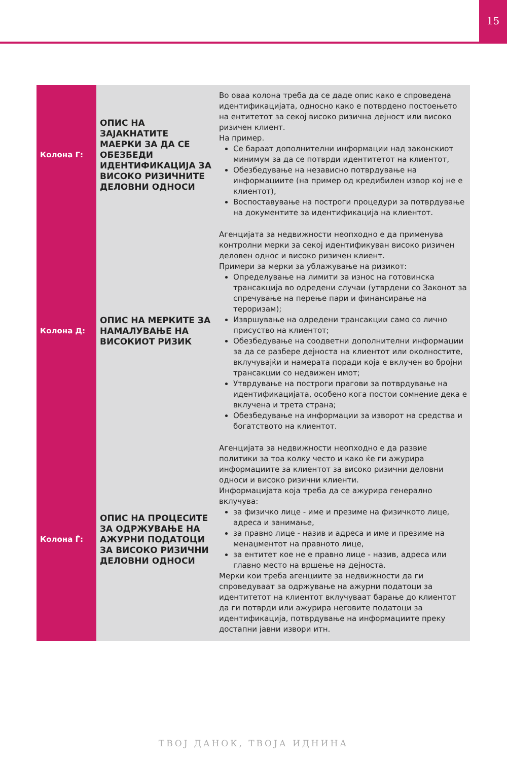15
| Колона Г: | ОПИС НА ЗАЈАКНАТИТЕ МАЕРКИ ЗА ДА СЕ ОБЕЗБЕДИ ИДЕНТИФИКАЦИЈА ЗА ВИСОКО РИЗИЧНИТЕ ДЕЛОВНИ ОДНОСИ | Во оваа колона треба да се даде опис како е спроведена идентификацијата, односно како е потврдено постоењето на ентитетот за секој високо ризична дејност или високо ризичен клиент. На пример. Се бараат дополнителни информации над законскиот минимум за да се потврди идентитетот на клиентот, Обезбедување на независно потврдување на информациите (на пример од кредибилен извор кој не е клиентот), Воспоставување на построги процедури за потврдување на документите за идентификација на клиентот. |
| Колона Д: | ОПИС НА МЕРКИТЕ ЗА НАМАЛУВАЊЕ НА ВИСОКИОТ РИЗИК | Агенцијата за недвижности неопходно е да применува контролни мерки за секој идентификуван високо ризичен деловен однос и високо ризичен клиент. Примери за мерки за ублажување на ризикот: Определување на лимити за износ на готовинска трансакција во одредени случаи (утврдени со Законот за спречување на перење пари и финансирање на тероризам); Извршување на одредени трансакции само со лично присуство на клиентот; Обезбедување на соодветни дополнителни информации за да се разбере дејноста на клиентот или околностите, вклучувајќи и намерата поради која е вклучен во бројни трансакции со недвижен имот; Утврдување на построги прагови за потврдување на идентификацијата, особено кога постои сомнение дека е вклучена и трета страна; Обезбедување на информации за изворот на средства и богатството на клиентот. |
| Колона Ѓ: | ОПИС НА ПРОЦЕСИТЕ ЗА ОДРЖУВАЊЕ НА АЖУРНИ ПОДАТОЦИ ЗА ВИСОКО РИЗИЧНИ ДЕЛОВНИ ОДНОСИ | Агенцијата за недвижности неопходно е да развие политики за тоа колку често и како ќе ги ажурира информациите за клиентот за високо ризични деловни односи и високо ризични клиенти. Информацијата која треба да се ажурира генерално вклучува: за физичко лице - име и презиме на физичкото лице, адреса и занимање, за правно лице - назив и адреса и име и презиме на менаџментот на правното лице, за ентитет кое не е правно лице - назив, адреса или главно место на вршење на дејноста. Мерки кои треба агенциите за недвижности да ги спроведуваат за одржување на ажурни податоци за идентитетот на клиентот вклучуваат барање до клиентот да ги потврди или ажурира неговите податоци за идентификација, потврдување на информациите преку достапни јавни извори итн. |
ТВОЈ ДАНОК, ТВОЈА ИДНИНА